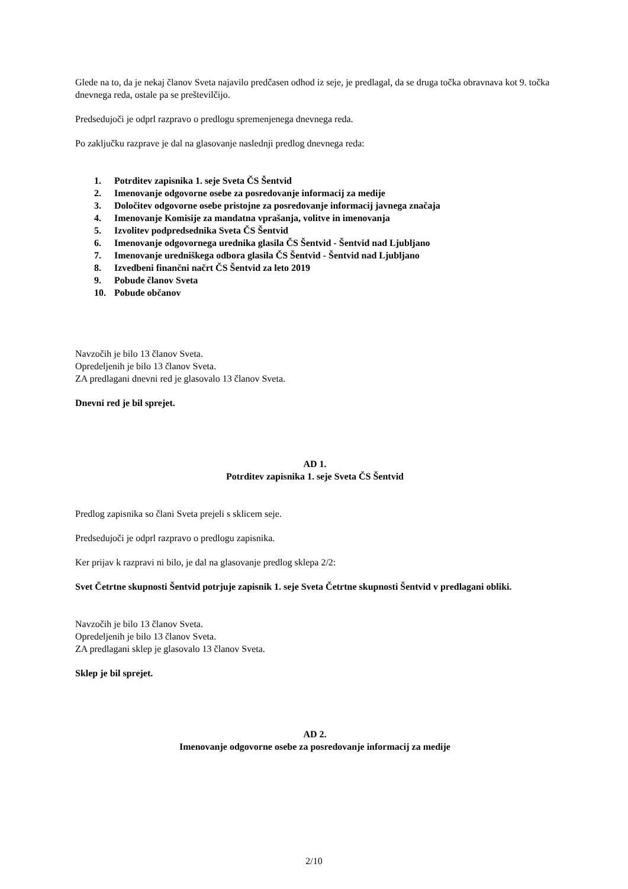Glede na to, da je nekaj članov Sveta najavilo predčasen odhod iz seje, je predlagal, da se druga točka obravnava kot 9. točka dnevnega reda, ostale pa se preštevilčijo.
Predsedujoči je odprl razpravo o predlogu spremenjenega dnevnega reda.
Po zaključku razprave je dal na glasovanje naslednji predlog dnevnega reda:
1. Potrditev zapisnika 1. seje Sveta ČS Šentvid
2. Imenovanje odgovorne osebe za posredovanje informacij za medije
3. Določitev odgovorne osebe pristojne za posredovanje informacij javnega značaja
4. Imenovanje Komisije za mandatna vprašanja, volitve in imenovanja
5. Izvolitev podpredsednika Sveta ČS Šentvid
6. Imenovanje odgovornega urednika glasila ČS Šentvid - Šentvid nad Ljubljano
7. Imenovanje uredniškega odbora glasila ČS Šentvid - Šentvid nad Ljubljano
8. Izvedbeni finančni načrt ČS Šentvid za leto 2019
9. Pobude članov Sveta
10. Pobude občanov
Navzočih je bilo 13 članov Sveta.
Opredeljenih je bilo 13 članov Sveta.
ZA predlagani dnevni red je glasovalo 13 članov Sveta.
Dnevni red je bil sprejet.
AD 1.
Potrditev zapisnika 1. seje Sveta ČS Šentvid
Predlog zapisnika so člani Sveta prejeli s sklicem seje.
Predsedujoči je odprl razpravo o predlogu zapisnika.
Ker prijav k razpravi ni bilo, je dal na glasovanje predlog sklepa 2/2:
Svet Četrtne skupnosti Šentvid potrjuje zapisnik 1. seje Sveta Četrtne skupnosti Šentvid v predlagani obliki.
Navzočih je bilo 13 članov Sveta.
Opredeljenih je bilo 13 članov Sveta.
ZA predlagani sklep je glasovalo 13 članov Sveta.
Sklep je bil sprejet.
AD 2.
Imenovanje odgovorne osebe za posredovanje informacij za medije
2/10